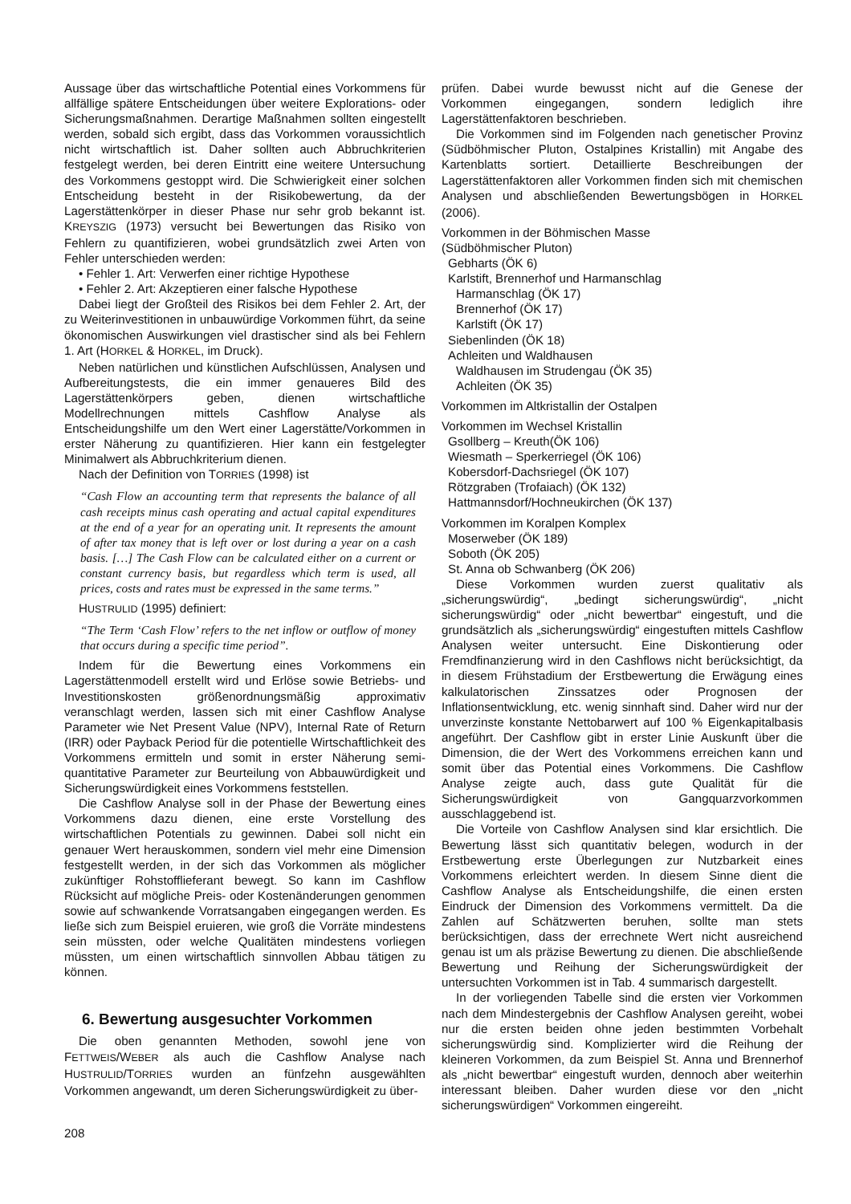Aussage über das wirtschaftliche Potential eines Vorkommens für allfällige spätere Entscheidungen über weitere Explorations- oder Sicherungsmaßnahmen. Derartige Maßnahmen sollten eingestellt werden, sobald sich ergibt, dass das Vorkommen voraussichtlich nicht wirtschaftlich ist. Daher sollten auch Abbruchkriterien festgelegt werden, bei deren Eintritt eine weitere Untersuchung des Vorkommens gestoppt wird. Die Schwierigkeit einer solchen Entscheidung besteht in der Risikobewertung, da der Lagerstättenkörper in dieser Phase nur sehr grob bekannt ist. KREYSZIG (1973) versucht bei Bewertungen das Risiko von Fehlern zu quantifizieren, wobei grundsätzlich zwei Arten von Fehler unterschieden werden:
• Fehler 1. Art: Verwerfen einer richtige Hypothese
• Fehler 2. Art: Akzeptieren einer falsche Hypothese
Dabei liegt der Großteil des Risikos bei dem Fehler 2. Art, der zu Weiterinvestitionen in unbauwürdige Vorkommen führt, da seine ökonomischen Auswirkungen viel drastischer sind als bei Fehlern 1. Art (HORKEL & HORKEL, im Druck).
Neben natürlichen und künstlichen Aufschlüssen, Analysen und Aufbereitungstests, die ein immer genaueres Bild des Lagerstättenkörpers geben, dienen wirtschaftliche Modellrechnungen mittels Cashflow Analyse als Entscheidungshilfe um den Wert einer Lagerstätte/Vorkommen in erster Näherung zu quantifizieren. Hier kann ein festgelegter Minimalwert als Abbruchkriterium dienen.
Nach der Definition von TORRIES (1998) ist
“Cash Flow an accounting term that represents the balance of all cash receipts minus cash operating and actual capital expenditures at the end of a year for an operating unit. It represents the amount of after tax money that is left over or lost during a year on a cash basis. […] The Cash Flow can be calculated either on a current or constant currency basis, but regardless which term is used, all prices, costs and rates must be expressed in the same terms.”
HUSTRULID (1995) definiert:
“The Term ‘Cash Flow’ refers to the net inflow or outflow of money that occurs during a specific time period”.
Indem für die Bewertung eines Vorkommens ein Lagerstättenmodell erstellt wird und Erlöse sowie Betriebs- und Investitionskosten größenordnungsmäßig approximativ veranschlagt werden, lassen sich mit einer Cashflow Analyse Parameter wie Net Present Value (NPV), Internal Rate of Return (IRR) oder Payback Period für die potentielle Wirtschaftlichkeit des Vorkommens ermitteln und somit in erster Näherung semi-quantitative Parameter zur Beurteilung von Abbauwürdigkeit und Sicherungswürdigkeit eines Vorkommens feststellen.
Die Cashflow Analyse soll in der Phase der Bewertung eines Vorkommens dazu dienen, eine erste Vorstellung des wirtschaftlichen Potentials zu gewinnen. Dabei soll nicht ein genauer Wert herauskommen, sondern viel mehr eine Dimension festgestellt werden, in der sich das Vorkommen als möglicher zukünftiger Rohstofflieferant bewegt. So kann im Cashflow Rücksicht auf mögliche Preis- oder Kostenänderungen genommen sowie auf schwankende Vorratsangaben eingegangen werden. Es ließe sich zum Beispiel eruieren, wie groß die Vorräte mindestens sein müssten, oder welche Qualitäten mindestens vorliegen müssten, um einen wirtschaftlich sinnvollen Abbau tätigen zu können.
6. Bewertung ausgesuchter Vorkommen
Die oben genannten Methoden, sowohl jene von FETTWEIS/WEBER als auch die Cashflow Analyse nach HUSTRULID/TORRIES wurden an fünfzehn ausgewählten Vorkommen angewandt, um deren Sicherungswürdigkeit zu über-
prüfen. Dabei wurde bewusst nicht auf die Genese der Vorkommen eingegangen, sondern lediglich ihre Lagerstättenfaktoren beschrieben.
Die Vorkommen sind im Folgenden nach genetischer Provinz (Südböhmischer Pluton, Ostalpines Kristallin) mit Angabe des Kartenblatts sortiert. Detaillierte Beschreibungen der Lagerstättenfaktoren aller Vorkommen finden sich mit chemischen Analysen und abschließenden Bewertungsbögen in HORKEL (2006).
Vorkommen in der Böhmischen Masse
(Südböhmischer Pluton)
Gebharts (ÖK 6)
Karlstift, Brennerhof und Harmanschlag
Harmanschlag (ÖK 17)
Brennerhof (ÖK 17)
Karlstift (ÖK 17)
Siebenlinden (ÖK 18)
Achleiten und Waldhausen
Waldhausen im Strudengau (ÖK 35)
Achleiten (ÖK 35)
Vorkommen im Altkristallin der Ostalpen
Vorkommen im Wechsel Kristallin
Gsollberg – Kreuth(ÖK 106)
Wiesmath – Sperkerriegel (ÖK 106)
Kobersdorf-Dachsriegel (ÖK 107)
Rötzgraben (Trofaiach) (ÖK 132)
Hattmannsdorf/Hochneukirchen (ÖK 137)
Vorkommen im Koralpen Komplex
Moserweber (ÖK 189)
Soboth (ÖK 205)
St. Anna ob Schwanberg (ÖK 206)
Diese Vorkommen wurden zuerst qualitativ als „sicherungswürdig“, „bedingt sicherungswürdig“, „nicht sicherungswürdig“ oder „nicht bewertbar“ eingestuft, und die grundsätzlich als „sicherungswürdig“ eingestuften mittels Cashflow Analysen weiter untersucht. Eine Diskontierung oder Fremdfinanzierung wird in den Cashflows nicht berücksichtigt, da in diesem Frühstadium der Erstbewertung die Erwägung eines kalkulatorischen Zinssatzes oder Prognosen der Inflationsentwicklung, etc. wenig sinnhaft sind. Daher wird nur der unverzinste konstante Nettobarwert auf 100 % Eigenkapitalbasis angeführt. Der Cashflow gibt in erster Linie Auskunft über die Dimension, die der Wert des Vorkommens erreichen kann und somit über das Potential eines Vorkommens. Die Cashflow Analyse zeigte auch, dass gute Qualität für die Sicherungswürdigkeit von Gangquarzvorkommen ausschlaggebend ist.
Die Vorteile von Cashflow Analysen sind klar ersichtlich. Die Bewertung lässt sich quantitativ belegen, wodurch in der Erstbewertung erste Überlegungen zur Nutzbarkeit eines Vorkommens erleichtert werden. In diesem Sinne dient die Cashflow Analyse als Entscheidungshilfe, die einen ersten Eindruck der Dimension des Vorkommens vermittelt. Da die Zahlen auf Schätzwerten beruhen, sollte man stets berücksichtigen, dass der errechnete Wert nicht ausreichend genau ist um als präzise Bewertung zu dienen. Die abschließende Bewertung und Reihung der Sicherungswürdigkeit der untersuchten Vorkommen ist in Tab. 4 summarisch dargestellt.
In der vorliegenden Tabelle sind die ersten vier Vorkommen nach dem Mindestergebnis der Cashflow Analysen gereiht, wobei nur die ersten beiden ohne jeden bestimmten Vorbehalt sicherungswürdig sind. Komplizierter wird die Reihung der kleineren Vorkommen, da zum Beispiel St. Anna und Brennerhof als „nicht bewertbar“ eingestuft wurden, dennoch aber weiterhin interessant bleiben. Daher wurden diese vor den „nicht sicherungswürdigen“ Vorkommen eingereiht.
208